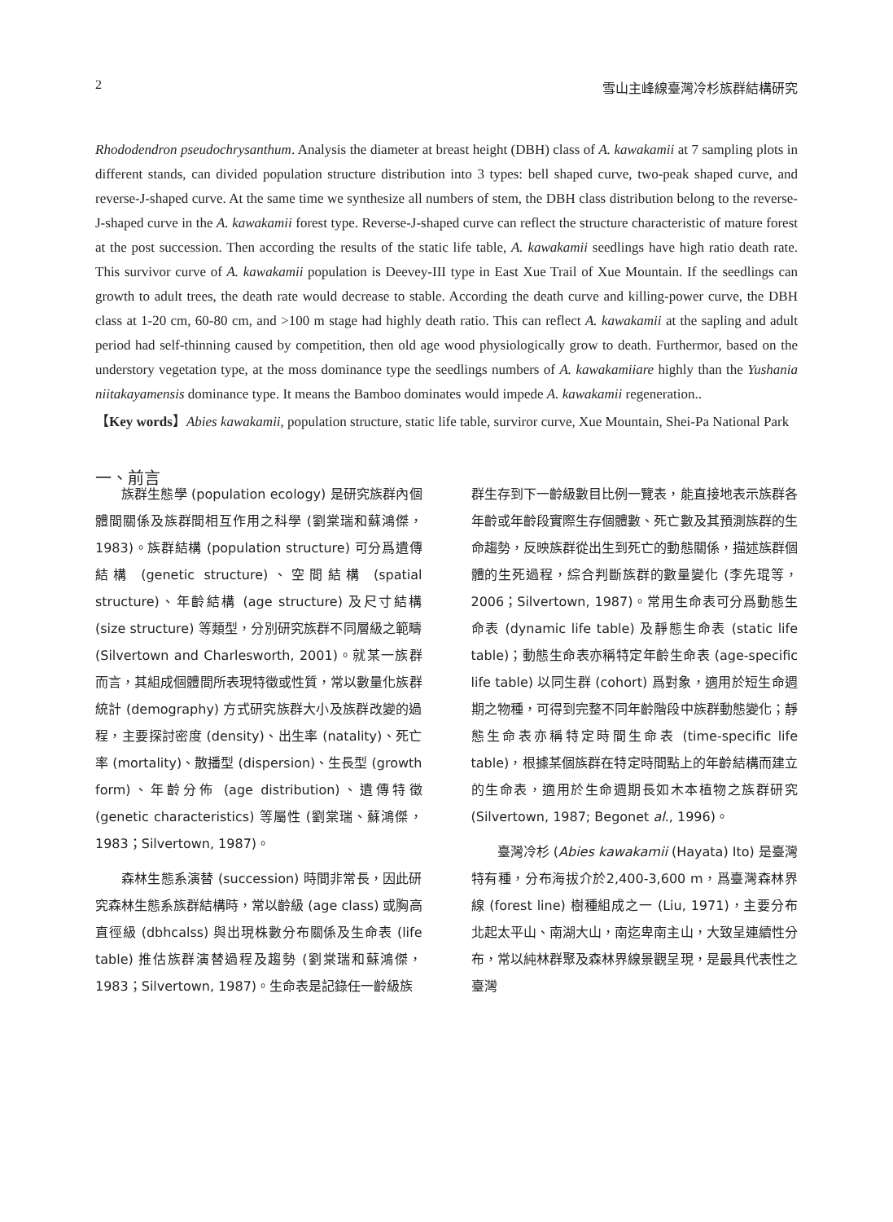2 雪山主峰線臺灣冷杉族群結構研究
Rhododendron pseudochrysanthum. Analysis the diameter at breast height (DBH) class of A. kawakamii at 7 sampling plots in different stands, can divided population structure distribution into 3 types: bell shaped curve, two-peak shaped curve, and reverse-J-shaped curve. At the same time we synthesize all numbers of stem, the DBH class distribution belong to the reverse-J-shaped curve in the A. kawakamii forest type. Reverse-J-shaped curve can reflect the structure characteristic of mature forest at the post succession. Then according the results of the static life table, A. kawakamii seedlings have high ratio death rate. This survivor curve of A. kawakamii population is Deevey-III type in East Xue Trail of Xue Mountain. If the seedlings can growth to adult trees, the death rate would decrease to stable. According the death curve and killing-power curve, the DBH class at 1-20 cm, 60-80 cm, and >100 m stage had highly death ratio. This can reflect A. kawakamii at the sapling and adult period had self-thinning caused by competition, then old age wood physiologically grow to death. Furthermor, based on the understory vegetation type, at the moss dominance type the seedlings numbers of A. kawakamiiare highly than the Yushania niitakayamensis dominance type. It means the Bamboo dominates would impede A. kawakamii regeneration..
【Key words】Abies kawakamii, population structure, static life table, surviror curve, Xue Mountain, Shei-Pa National Park
一、前言
族群生態學 (population ecology) 是研究族群內個體間關係及族群間相互作用之科學 (劉棠瑞和蘇鴻傑，1983)。族群結構 (population structure) 可分爲遺傳結構 (genetic structure)、空間結構 (spatial structure)、年齡結構 (age structure) 及尺寸結構 (size structure) 等類型，分別研究族群不同層級之範疇 (Silvertown and Charlesworth, 2001)。就某一族群而言，其組成個體間所表現特徵或性質，常以數量化族群統計 (demography) 方式研究族群大小及族群改變的過程，主要探討密度 (density)、出生率 (natality)、死亡率 (mortality)、散播型 (dispersion)、生長型 (growth form)、年齡分佈 (age distribution)、遺傳特徵 (genetic characteristics) 等屬性 (劉棠瑞、蘇鴻傑，1983；Silvertown, 1987)。
森林生態系演替 (succession) 時間非常長，因此研究森林生態系族群結構時，常以齡級 (age class) 或胸高直徑級 (dbhcalss) 與出現株數分布關係及生命表 (life table) 推估族群演替過程及趨勢 (劉棠瑞和蘇鴻傑，1983；Silvertown, 1987)。生命表是記錄任一齡級族
群生存到下一齡級數目比例一覽表，能直接地表示族群各年齡或年齡段實際生存個體數、死亡數及其預測族群的生命趨勢，反映族群從出生到死亡的動態關係，描述族群個體的生死過程，綜合判斷族群的數量變化 (李先琨等，2006；Silvertown, 1987)。常用生命表可分爲動態生命表 (dynamic life table) 及靜態生命表 (static life table)；動態生命表亦稱特定年齡生命表 (age-specific life table) 以同生群 (cohort) 爲對象，適用於短生命週期之物種，可得到完整不同年齡階段中族群動態變化；靜態生命表亦稱特定時間生命表 (time-specific life table)，根據某個族群在特定時間點上的年齡結構而建立的生命表，適用於生命週期長如木本植物之族群研究 (Silvertown, 1987; Begonet al., 1996)。
臺灣冷杉 (Abies kawakamii (Hayata) Ito) 是臺灣特有種，分布海拔介於2,400-3,600 m，爲臺灣森林界線 (forest line) 樹種組成之一 (Liu, 1971)，主要分布北起太平山、南湖大山，南迄卑南主山，大致呈連續性分布，常以純林群聚及森林界線景觀呈現，是最具代表性之臺灣